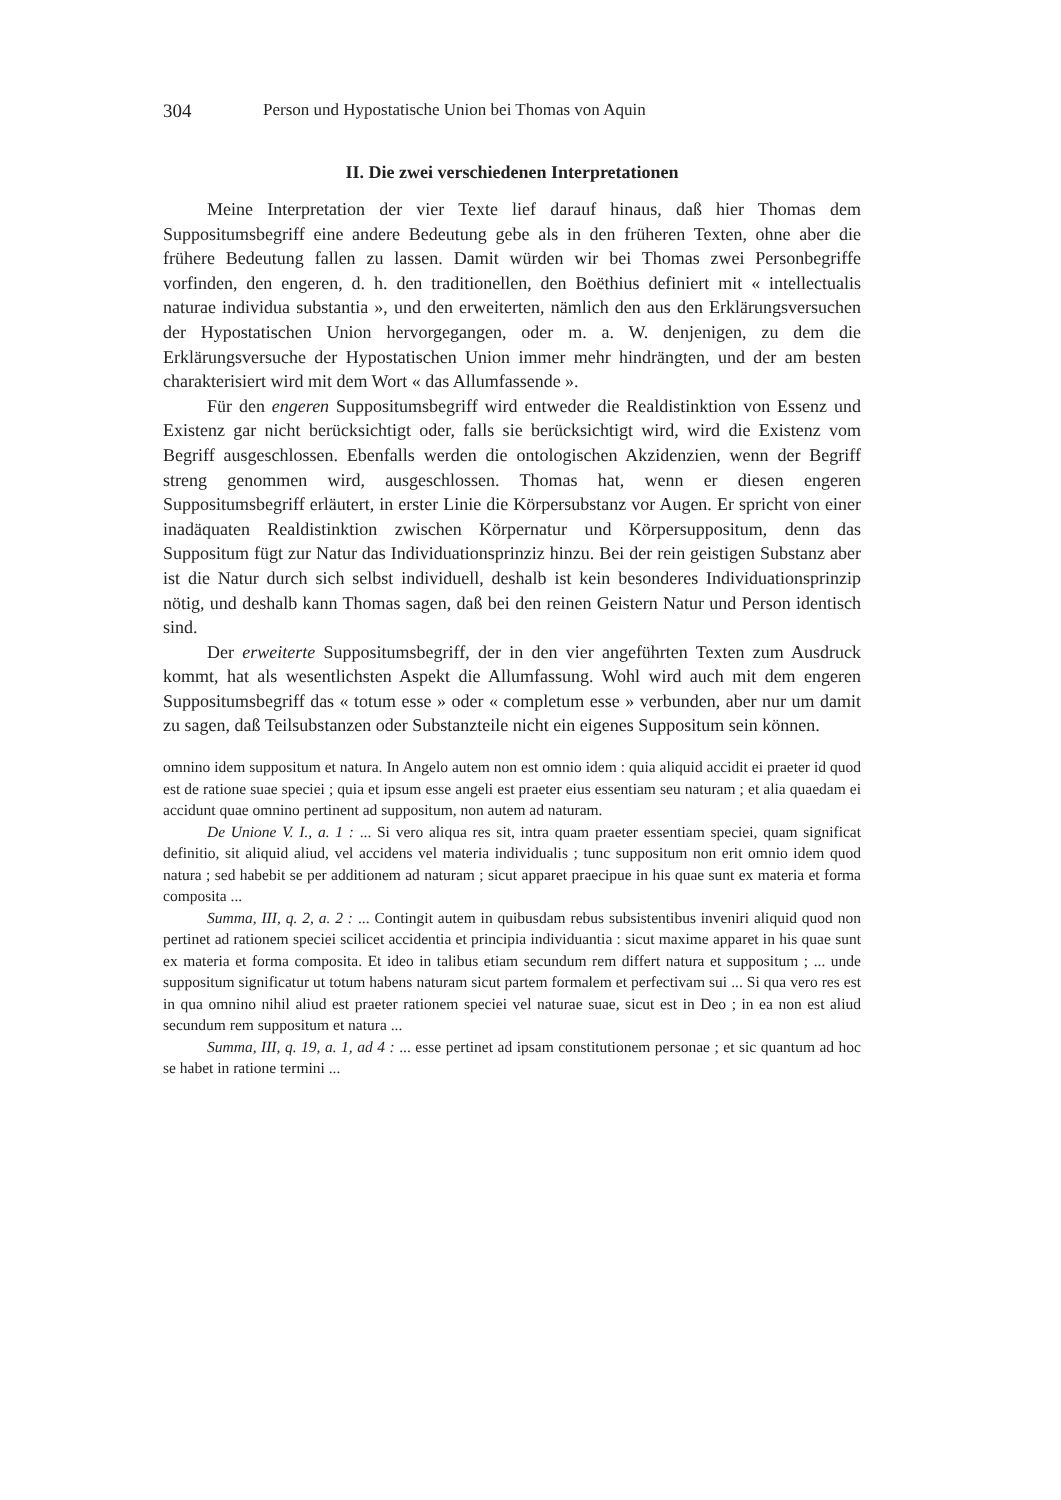304 Person und Hypostatische Union bei Thomas von Aquin
II. Die zwei verschiedenen Interpretationen
Meine Interpretation der vier Texte lief darauf hinaus, daß hier Thomas dem Suppositumsbegriff eine andere Bedeutung gebe als in den früheren Texten, ohne aber die frühere Bedeutung fallen zu lassen. Damit würden wir bei Thomas zwei Personbegriffe vorfinden, den engeren, d. h. den traditionellen, den Boëthius definiert mit « intellectualis naturae individua substantia », und den erweiterten, nämlich den aus den Erklärungsversuchen der Hypostatischen Union hervorgegangen, oder m. a. W. denjenigen, zu dem die Erklärungsversuche der Hypostatischen Union immer mehr hindrängten, und der am besten charakterisiert wird mit dem Wort « das Allumfassende ».
Für den engeren Suppositumsbegriff wird entweder die Realdistinktion von Essenz und Existenz gar nicht berücksichtigt oder, falls sie berücksichtigt wird, wird die Existenz vom Begriff ausgeschlossen. Ebenfalls werden die ontologischen Akzidenzien, wenn der Begriff streng genommen wird, ausgeschlossen. Thomas hat, wenn er diesen engeren Suppositumsbegriff erläutert, in erster Linie die Körpersubstanz vor Augen. Er spricht von einer inadäquaten Realdistinktion zwischen Körpernatur und Körpersuppositum, denn das Suppositum fügt zur Natur das Individuationsprinziz hinzu. Bei der rein geistigen Substanz aber ist die Natur durch sich selbst individuell, deshalb ist kein besonderes Individuationsprinzip nötig, und deshalb kann Thomas sagen, daß bei den reinen Geistern Natur und Person identisch sind.
Der erweiterte Suppositumsbegriff, der in den vier angeführten Texten zum Ausdruck kommt, hat als wesentlichsten Aspekt die Allumfassung. Wohl wird auch mit dem engeren Suppositumsbegriff das « totum esse » oder « completum esse » verbunden, aber nur um damit zu sagen, daß Teilsubstanzen oder Substanzteile nicht ein eigenes Suppositum sein können.
omnino idem suppositum et natura. In Angelo autem non est omnio idem : quia aliquid accidit ei praeter id quod est de ratione suae speciei ; quia et ipsum esse angeli est praeter eius essentiam seu naturam ; et alia quaedam ei accidunt quae omnino pertinent ad suppositum, non autem ad naturam.
De Unione V. I., a. 1 : ... Si vero aliqua res sit, intra quam praeter essentiam speciei, quam significat definitio, sit aliquid aliud, vel accidens vel materia individualis ; tunc suppositum non erit omnio idem quod natura ; sed habebit se per additionem ad naturam ; sicut apparet praecipue in his quae sunt ex materia et forma composita ...
Summa, III, q. 2, a. 2 : ... Contingit autem in quibusdam rebus subsistentibus inveniri aliquid quod non pertinet ad rationem speciei scilicet accidentia et principia individuantia : sicut maxime apparet in his quae sunt ex materia et forma composita. Et ideo in talibus etiam secundum rem differt natura et suppositum ; ... unde suppositum significatur ut totum habens naturam sicut partem formalem et perfectivam sui ... Si qua vero res est in qua omnino nihil aliud est praeter rationem speciei vel naturae suae, sicut est in Deo ; in ea non est aliud secundum rem suppositum et natura ...
Summa, III, q. 19, a. 1, ad 4 : ... esse pertinet ad ipsam constitutionem personae ; et sic quantum ad hoc se habet in ratione termini ...